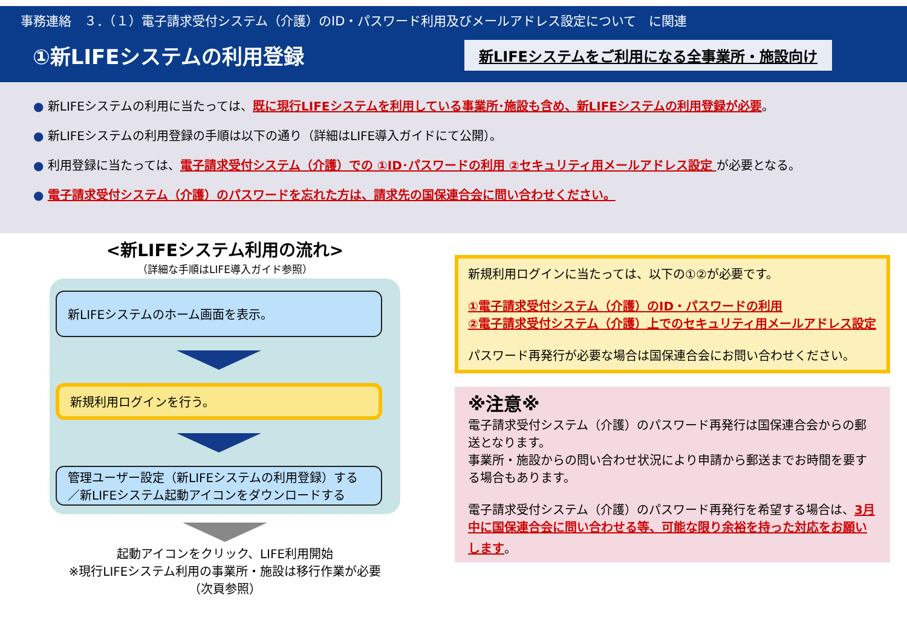事務連絡　３．（１）電子請求受付システム（介護）のID・パスワード利用及びメールアドレス設定について　に関連
①新LIFEシステムの利用登録
新LIFEシステムをご利用になる全事業所・施設向け
● 新LIFEシステムの利用に当たっては、既に現行LIFEシステムを利用している事業所･施設も含め、新LIFEシステムの利用登録が必要。
● 新LIFEシステムの利用登録の手順は以下の通り（詳細はLIFE導入ガイドにて公開）。
● 利用登録に当たっては、電子請求受付システム（介護）での ①ID･パスワードの利用 ②セキュリティ用メールアドレス設定 が必要となる。
● 電子請求受付システム（介護）のパスワードを忘れた方は、請求先の国保連合会に問い合わせください。
<新LIFEシステム利用の流れ>
（詳細な手順はLIFE導入ガイド参照）
新LIFEシステムのホーム画面を表示。
新規利用ログインを行う。
管理ユーザー設定（新LIFEシステムの利用登録）する／新LIFEシステム起動アイコンをダウンロードする
起動アイコンをクリック、LIFE利用開始
※現行LIFEシステム利用の事業所・施設は移行作業が必要
（次頁参照）
新規利用ログインに当たっては、以下の①②が必要です。
①電子請求受付システム（介護）のID・パスワードの利用
②電子請求受付システム（介護）上でのセキュリティ用メールアドレス設定
パスワード再発行が必要な場合は国保連合会にお問い合わせください。
※注意※
電子請求受付システム（介護）のパスワード再発行は国保連合会からの郵送となります。
事業所・施設からの問い合わせ状況により申請から郵送までお時間を要する場合もあります。
電子請求受付システム（介護）のパスワード再発行を希望する場合は、3月中に国保連合会に問い合わせる等、可能な限り余裕を持った対応をお願いします。